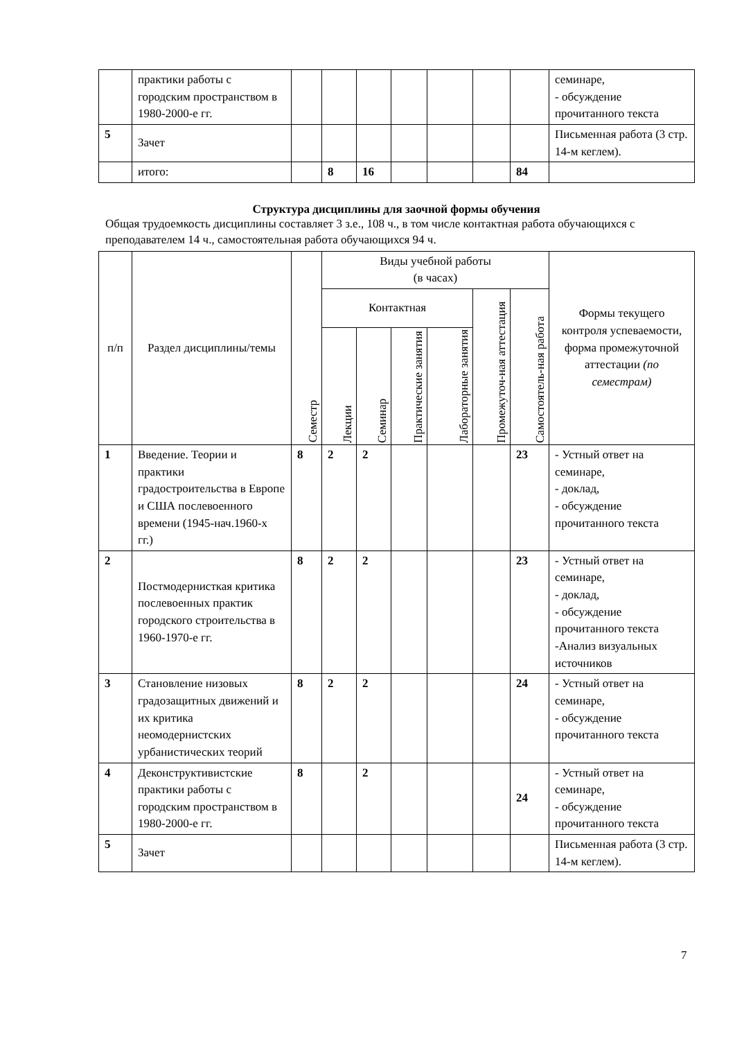| | практики работы с городским пространством в 1980-2000-е гг. | | | | | | | | семинаре, - обсуждение прочитанного текста |
| 5 | Зачет | | | | | | | | Письменная работа (3 стр. 14-м кеглем). |
| | итого: | | 8 | 16 | | | | 84 | |
Структура дисциплины для заочной формы обучения
Общая трудоемкость дисциплины составляет 3 з.е., 108 ч., в том числе контактная работа обучающихся с преподавателем 14 ч., самостоятельная работа обучающихся 94 ч.
| п/п | Раздел дисциплины/темы | Семестр | Виды учебной работы (в часах) | | | | | | Формы текущего контроля успеваемости, форма промежуточной аттестации (по семестрам) |
| --- | --- | --- | --- | --- | --- | --- | --- | --- | --- |
| | | | Контактная | | | | Промежуточ-ная аттестация | Самостоятель-ная работа | |
| | | | Лекции | Семинар | Практические занятия | Лабораторные занятия | | | |
| 1 | Введение. Теории и практики градостроительства в Европе и США послевоенного времени (1945-нач.1960-х гг.) | 8 | 2 | 2 | | | | 23 | - Устный ответ на семинаре, - доклад, - обсуждение прочитанного текста |
| 2 | Постмодернисткая критика послевоенных практик городского строительства в 1960-1970-е гг. | 8 | 2 | 2 | | | | 23 | - Устный ответ на семинаре, - доклад, - обсуждение прочитанного текста -Анализ визуальных источников |
| 3 | Становление низовых градозащитных движений и их критика неомодернистских урбанистических теорий | 8 | 2 | 2 | | | | 24 | - Устный ответ на семинаре, - обсуждение прочитанного текста |
| 4 | Деконструктивистские практики работы с городским пространством в 1980-2000-е гг. | 8 | | 2 | | | | 24 | - Устный ответ на семинаре, - обсуждение прочитанного текста |
| 5 | Зачет | | | | | | | | Письменная работа (3 стр. 14-м кеглем). |
7